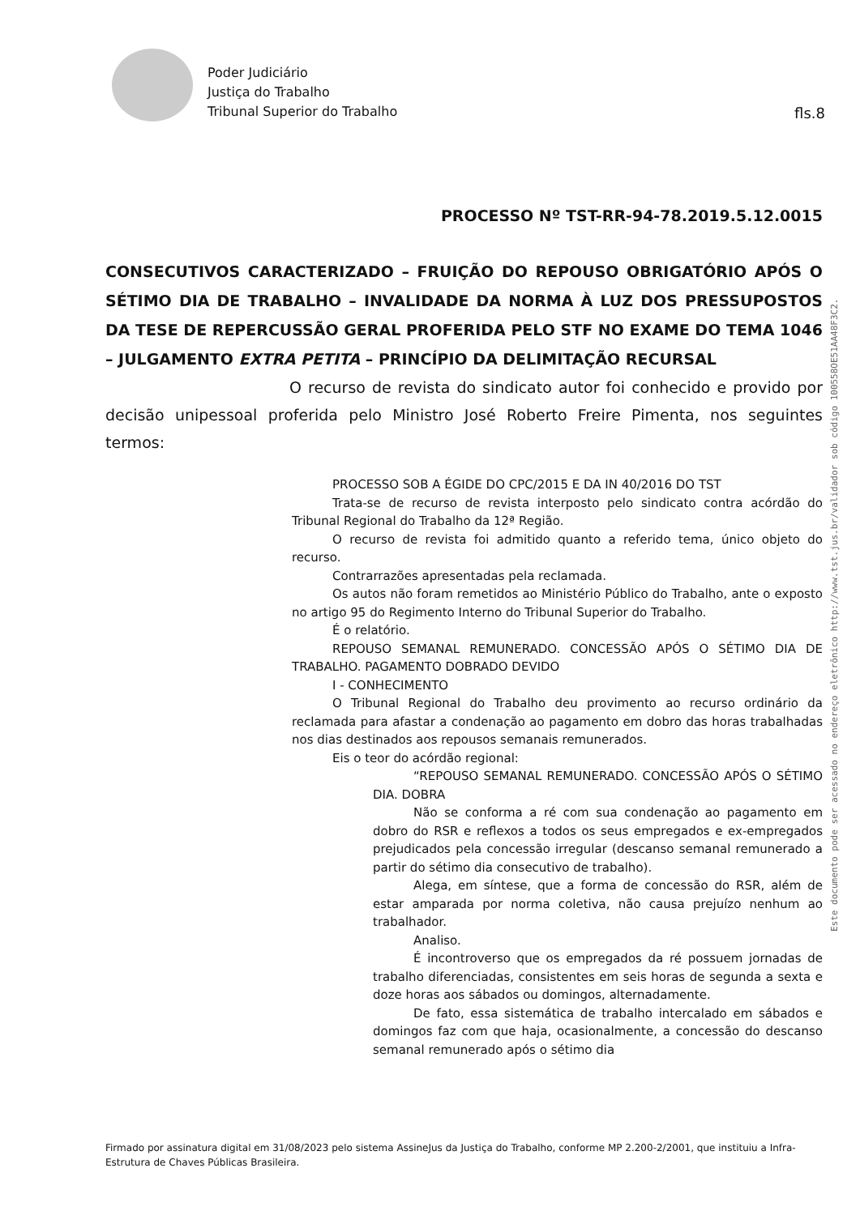Poder Judiciário
Justiça do Trabalho
Tribunal Superior do Trabalho
fls.8
Este documento pode ser acessado no endereço eletrônico http://www.tst.jus.br/validador sob código 100558OE51AA48F3C2.
PROCESSO Nº TST-RR-94-78.2019.5.12.0015
CONSECUTIVOS CARACTERIZADO – FRUIÇÃO DO REPOUSO OBRIGATÓRIO APÓS O SÉTIMO DIA DE TRABALHO – INVALIDADE DA NORMA À LUZ DOS PRESSUPOSTOS DA TESE DE REPERCUSSÃO GERAL PROFERIDA PELO STF NO EXAME DO TEMA 1046 – JULGAMENTO EXTRA PETITA – PRINCÍPIO DA DELIMITAÇÃO RECURSAL
O recurso de revista do sindicato autor foi conhecido e provido por decisão unipessoal proferida pelo Ministro José Roberto Freire Pimenta, nos seguintes termos:
PROCESSO SOB A ÉGIDE DO CPC/2015 E DA IN 40/2016 DO TST
Trata-se de recurso de revista interposto pelo sindicato contra acórdão do Tribunal Regional do Trabalho da 12ª Região.
O recurso de revista foi admitido quanto a referido tema, único objeto do recurso.
Contrarrazões apresentadas pela reclamada.
Os autos não foram remetidos ao Ministério Público do Trabalho, ante o exposto no artigo 95 do Regimento Interno do Tribunal Superior do Trabalho.
É o relatório.
REPOUSO SEMANAL REMUNERADO. CONCESSÃO APÓS O SÉTIMO DIA DE TRABALHO. PAGAMENTO DOBRADO DEVIDO
I - CONHECIMENTO
O Tribunal Regional do Trabalho deu provimento ao recurso ordinário da reclamada para afastar a condenação ao pagamento em dobro das horas trabalhadas nos dias destinados aos repousos semanais remunerados.
Eis o teor do acórdão regional:
“REPOUSO SEMANAL REMUNERADO. CONCESSÃO APÓS O SÉTIMO DIA. DOBRA
Não se conforma a ré com sua condenação ao pagamento em dobro do RSR e reflexos a todos os seus empregados e ex-empregados prejudicados pela concessão irregular (descanso semanal remunerado a partir do sétimo dia consecutivo de trabalho).
Alega, em síntese, que a forma de concessão do RSR, além de estar amparada por norma coletiva, não causa prejuízo nenhum ao trabalhador.
Analiso.
É incontroverso que os empregados da ré possuem jornadas de trabalho diferenciadas, consistentes em seis horas de segunda a sexta e doze horas aos sábados ou domingos, alternadamente.
De fato, essa sistemática de trabalho intercalado em sábados e domingos faz com que haja, ocasionalmente, a concessão do descanso semanal remunerado após o sétimo dia
Firmado por assinatura digital em 31/08/2023 pelo sistema AssineJus da Justiça do Trabalho, conforme MP 2.200-2/2001, que instituiu a Infra-Estrutura de Chaves Públicas Brasileira.